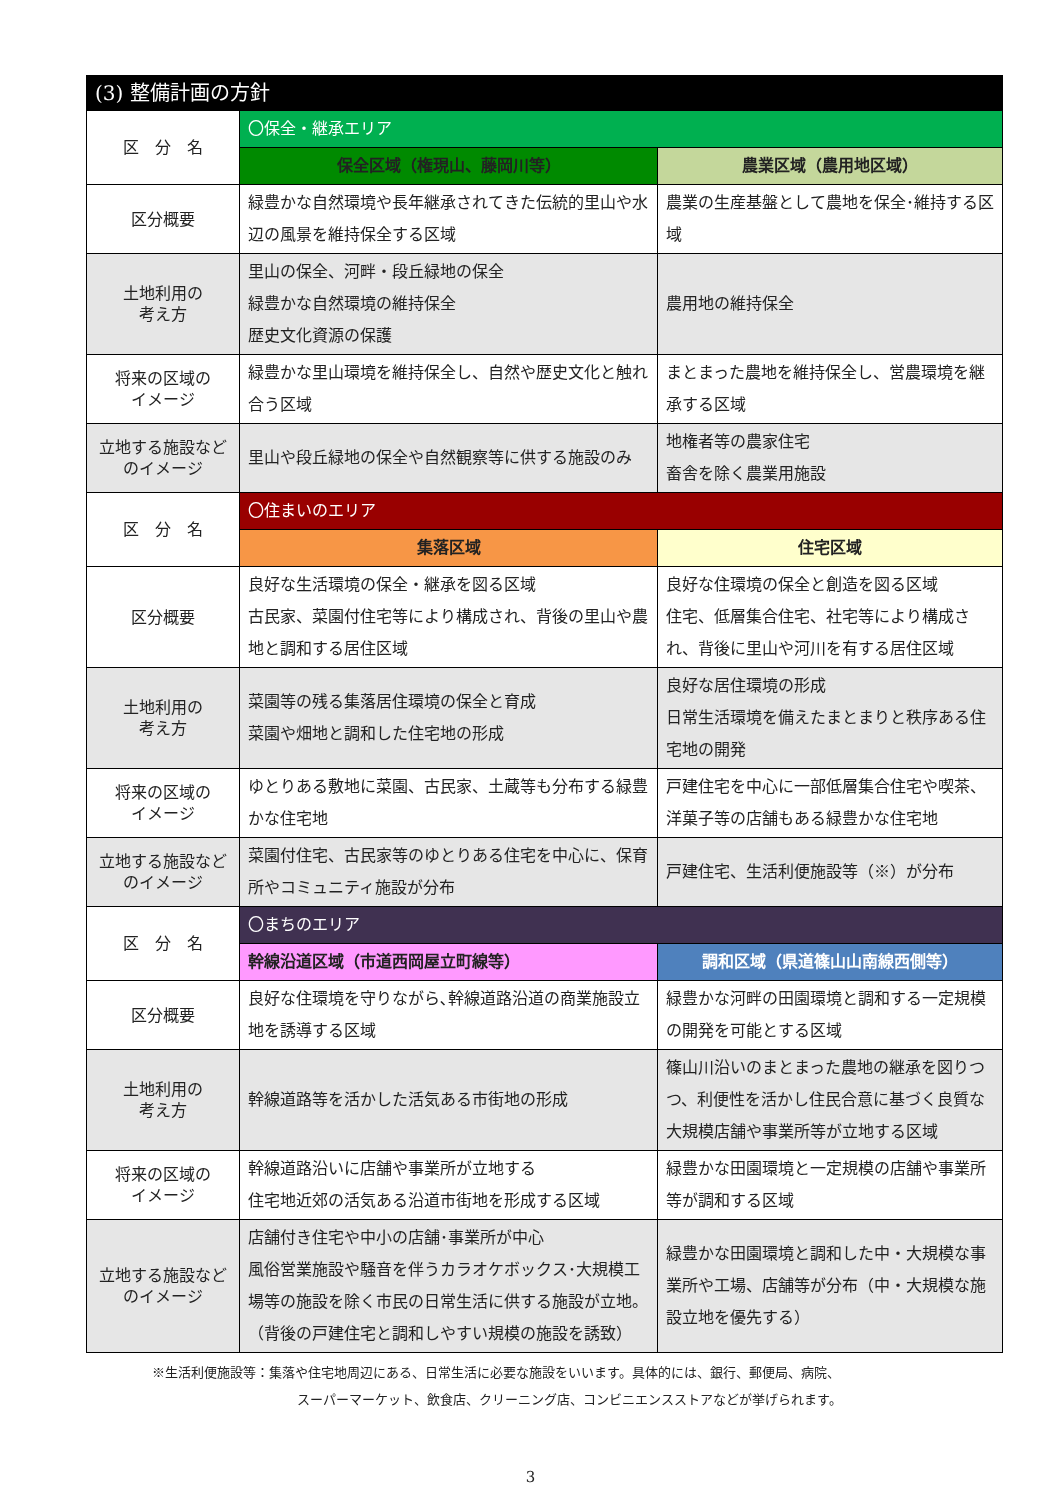| (3) 整備計画の方針 | | |
| --- | --- | --- |
| 区 分 名 | 〇保全・継承エリア | |
| | 保全区域（権現山、藤岡川等） | 農業区域（農用地区域） |
| 区分概要 | 緑豊かな自然環境や長年継承されてきた伝統的里山や水辺の風景を維持保全する区域 | 農業の生産基盤として農地を保全･維持する区域 |
| 土地利用の 考え方 | 里山の保全、河畔・段丘緑地の保全 緑豊かな自然環境の維持保全 歴史文化資源の保護 | 農用地の維持保全 |
| 将来の区域の イメージ | 緑豊かな里山環境を維持保全し、自然や歴史文化と触れ合う区域 | まとまった農地を維持保全し、営農環境を継承する区域 |
| 立地する施設など のイメージ | 里山や段丘緑地の保全や自然観察等に供する施設のみ | 地権者等の農家住宅 畜舎を除く農業用施設 |
| 区 分 名 | 〇住まいのエリア | |
| | 集落区域 | 住宅区域 |
| 区分概要 | 良好な生活環境の保全・継承を図る区域 古民家、菜園付住宅等により構成され、背後の里山や農地と調和する居住区域 | 良好な住環境の保全と創造を図る区域 住宅、低層集合住宅、社宅等により構成され、背後に里山や河川を有する居住区域 |
| 土地利用の 考え方 | 菜園等の残る集落居住環境の保全と育成 菜園や畑地と調和した住宅地の形成 | 良好な居住環境の形成 日常生活環境を備えたまとまりと秩序ある住宅地の開発 |
| 将来の区域の イメージ | ゆとりある敷地に菜園、古民家、土蔵等も分布する緑豊かな住宅地 | 戸建住宅を中心に一部低層集合住宅や喫茶、洋菓子等の店舗もある緑豊かな住宅地 |
| 立地する施設など のイメージ | 菜園付住宅、古民家等のゆとりある住宅を中心に、保育所やコミュニティ施設が分布 | 戸建住宅、生活利便施設等（※）が分布 |
| 区 分 名 | 〇まちのエリア | |
| | 幹線沿道区域（市道西岡屋立町線等） | 調和区域（県道篠山山南線西側等） |
| 区分概要 | 良好な住環境を守りながら､幹線道路沿道の商業施設立地を誘導する区域 | 緑豊かな河畔の田園環境と調和する一定規模の開発を可能とする区域 |
| 土地利用の 考え方 | 幹線道路等を活かした活気ある市街地の形成 | 篠山川沿いのまとまった農地の継承を図りつつ、利便性を活かし住民合意に基づく良質な大規模店舗や事業所等が立地する区域 |
| 将来の区域の イメージ | 幹線道路沿いに店舗や事業所が立地する 住宅地近郊の活気ある沿道市街地を形成する区域 | 緑豊かな田園環境と一定規模の店舗や事業所等が調和する区域 |
| 立地する施設など のイメージ | 店舗付き住宅や中小の店舗･事業所が中心 風俗営業施設や騒音を伴うカラオケボックス･大規模工場等の施設を除く市民の日常生活に供する施設が立地。（背後の戸建住宅と調和しやすい規模の施設を誘致） | 緑豊かな田園環境と調和した中・大規模な事業所や工場、店舗等が分布（中・大規模な施設立地を優先する） |
※生活利便施設等：集落や住宅地周辺にある、日常生活に必要な施設をいいます。具体的には、銀行、郵便局、病院、
スーパーマーケット、飲食店、クリーニング店、コンビニエンスストアなどが挙げられます。
3